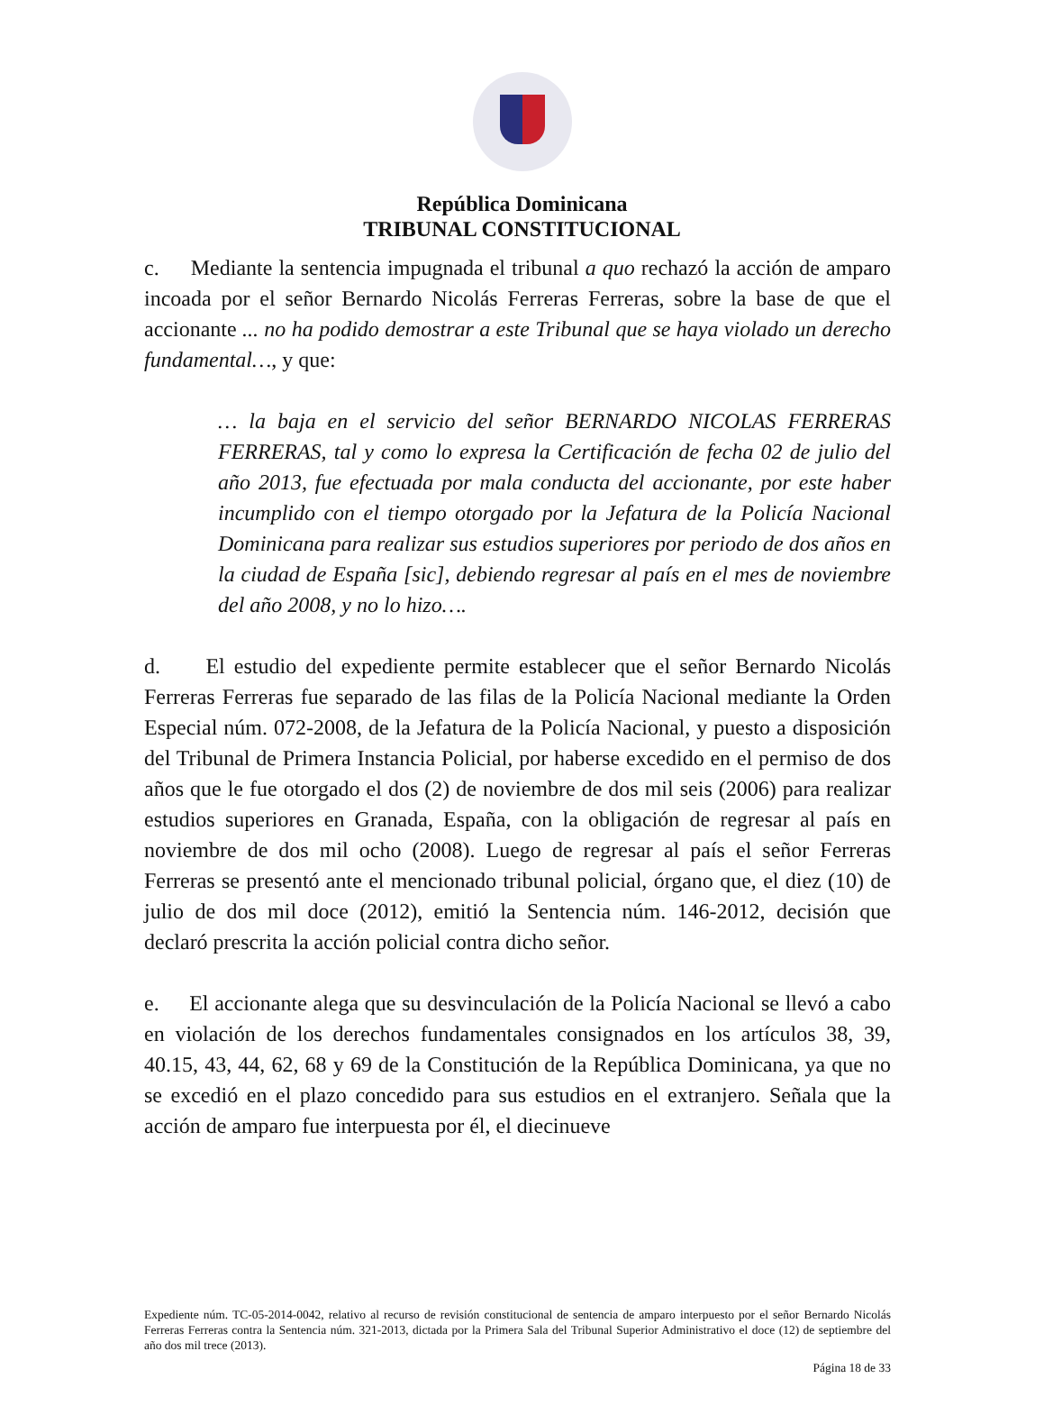República Dominicana
TRIBUNAL CONSTITUCIONAL
c. Mediante la sentencia impugnada el tribunal a quo rechazó la acción de amparo incoada por el señor Bernardo Nicolás Ferreras Ferreras, sobre la base de que el accionante ... no ha podido demostrar a este Tribunal que se haya violado un derecho fundamental…, y que:
… la baja en el servicio del señor BERNARDO NICOLAS FERRERAS FERRERAS, tal y como lo expresa la Certificación de fecha 02 de julio del año 2013, fue efectuada por mala conducta del accionante, por este haber incumplido con el tiempo otorgado por la Jefatura de la Policía Nacional Dominicana para realizar sus estudios superiores por periodo de dos años en la ciudad de España [sic], debiendo regresar al país en el mes de noviembre del año 2008, y no lo hizo….
d. El estudio del expediente permite establecer que el señor Bernardo Nicolás Ferreras Ferreras fue separado de las filas de la Policía Nacional mediante la Orden Especial núm. 072-2008, de la Jefatura de la Policía Nacional, y puesto a disposición del Tribunal de Primera Instancia Policial, por haberse excedido en el permiso de dos años que le fue otorgado el dos (2) de noviembre de dos mil seis (2006) para realizar estudios superiores en Granada, España, con la obligación de regresar al país en noviembre de dos mil ocho (2008). Luego de regresar al país el señor Ferreras Ferreras se presentó ante el mencionado tribunal policial, órgano que, el diez (10) de julio de dos mil doce (2012), emitió la Sentencia núm. 146-2012, decisión que declaró prescrita la acción policial contra dicho señor.
e. El accionante alega que su desvinculación de la Policía Nacional se llevó a cabo en violación de los derechos fundamentales consignados en los artículos 38, 39, 40.15, 43, 44, 62, 68 y 69 de la Constitución de la República Dominicana, ya que no se excedió en el plazo concedido para sus estudios en el extranjero. Señala que la acción de amparo fue interpuesta por él, el diecinueve
Expediente núm. TC-05-2014-0042, relativo al recurso de revisión constitucional de sentencia de amparo interpuesto por el señor Bernardo Nicolás Ferreras Ferreras contra la Sentencia núm. 321-2013, dictada por la Primera Sala del Tribunal Superior Administrativo el doce (12) de septiembre del año dos mil trece (2013).
Página 18 de 33